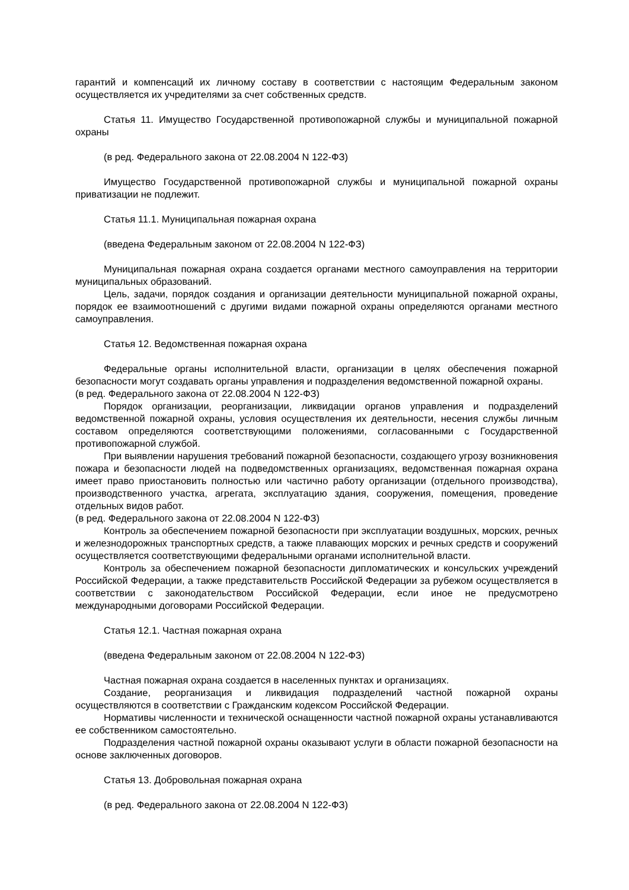гарантий и компенсаций их личному составу в соответствии с настоящим Федеральным законом осуществляется их учредителями за счет собственных средств.
Статья 11. Имущество Государственной противопожарной службы и муниципальной пожарной охраны
(в ред. Федерального закона от 22.08.2004 N 122-ФЗ)
Имущество Государственной противопожарной службы и муниципальной пожарной охраны приватизации не подлежит.
Статья 11.1. Муниципальная пожарная охрана
(введена Федеральным законом от 22.08.2004 N 122-ФЗ)
Муниципальная пожарная охрана создается органами местного самоуправления на территории муниципальных образований.
Цель, задачи, порядок создания и организации деятельности муниципальной пожарной охраны, порядок ее взаимоотношений с другими видами пожарной охраны определяются органами местного самоуправления.
Статья 12. Ведомственная пожарная охрана
Федеральные органы исполнительной власти, организации в целях обеспечения пожарной безопасности могут создавать органы управления и подразделения ведомственной пожарной охраны.
(в ред. Федерального закона от 22.08.2004 N 122-ФЗ)
Порядок организации, реорганизации, ликвидации органов управления и подразделений ведомственной пожарной охраны, условия осуществления их деятельности, несения службы личным составом определяются соответствующими положениями, согласованными с Государственной противопожарной службой.
При выявлении нарушения требований пожарной безопасности, создающего угрозу возникновения пожара и безопасности людей на подведомственных организациях, ведомственная пожарная охрана имеет право приостановить полностью или частично работу организации (отдельного производства), производственного участка, агрегата, эксплуатацию здания, сооружения, помещения, проведение отдельных видов работ.
(в ред. Федерального закона от 22.08.2004 N 122-ФЗ)
Контроль за обеспечением пожарной безопасности при эксплуатации воздушных, морских, речных и железнодорожных транспортных средств, а также плавающих морских и речных средств и сооружений осуществляется соответствующими федеральными органами исполнительной власти.
Контроль за обеспечением пожарной безопасности дипломатических и консульских учреждений Российской Федерации, а также представительств Российской Федерации за рубежом осуществляется в соответствии с законодательством Российской Федерации, если иное не предусмотрено международными договорами Российской Федерации.
Статья 12.1. Частная пожарная охрана
(введена Федеральным законом от 22.08.2004 N 122-ФЗ)
Частная пожарная охрана создается в населенных пунктах и организациях.
Создание, реорганизация и ликвидация подразделений частной пожарной охраны осуществляются в соответствии с Гражданским кодексом Российской Федерации.
Нормативы численности и технической оснащенности частной пожарной охраны устанавливаются ее собственником самостоятельно.
Подразделения частной пожарной охраны оказывают услуги в области пожарной безопасности на основе заключенных договоров.
Статья 13. Добровольная пожарная охрана
(в ред. Федерального закона от 22.08.2004 N 122-ФЗ)